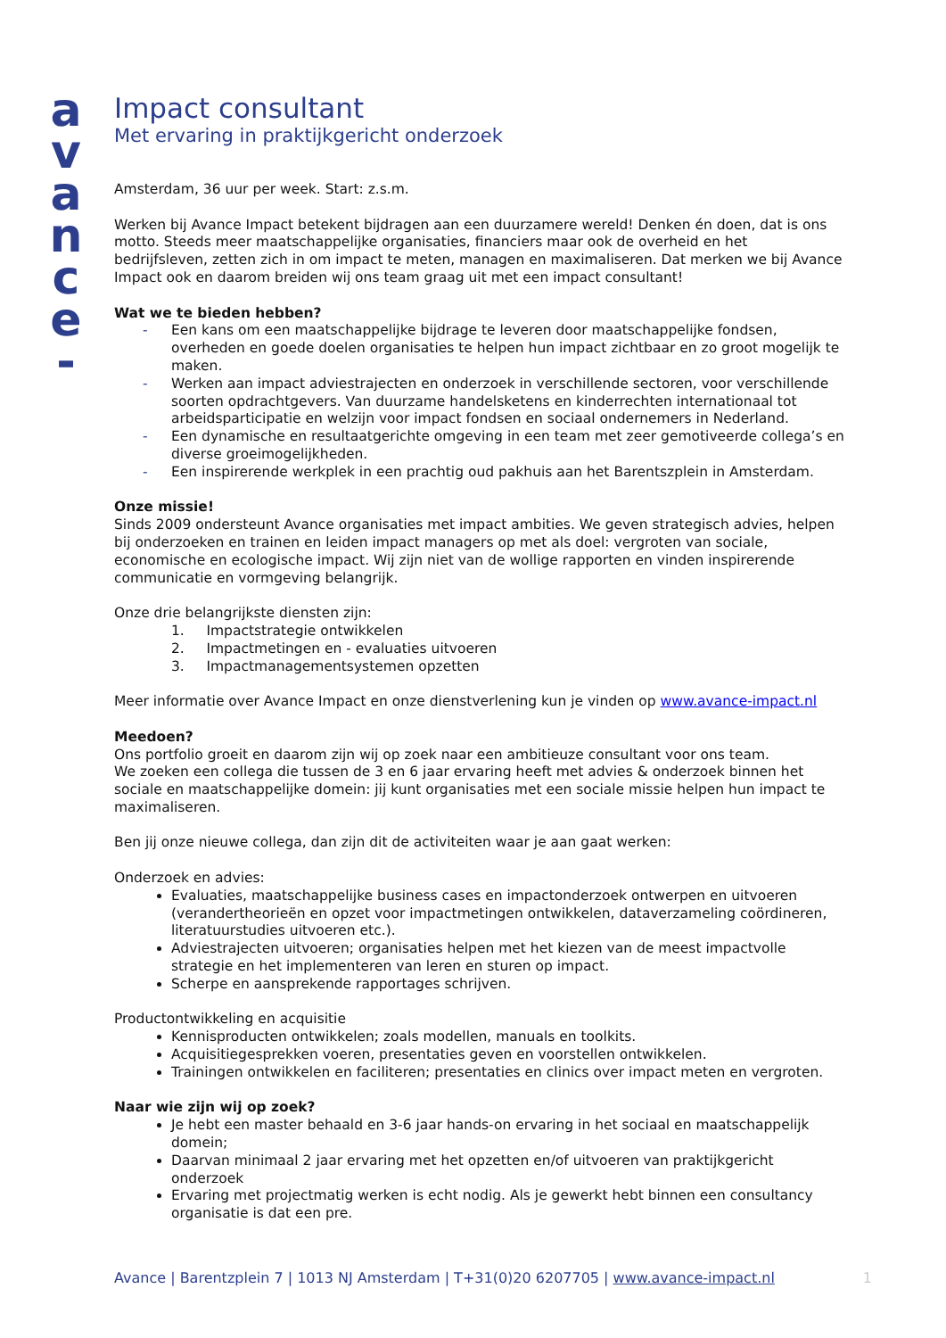a
v
a
n
c
e
-
Impact consultant
Met ervaring in praktijkgericht onderzoek
Amsterdam, 36 uur per week. Start: z.s.m.
Werken bij Avance Impact betekent bijdragen aan een duurzamere wereld! Denken én doen, dat is ons motto. Steeds meer maatschappelijke organisaties, financiers maar ook de overheid en het bedrijfsleven, zetten zich in om impact te meten, managen en maximaliseren. Dat merken we bij Avance Impact ook en daarom breiden wij ons team graag uit met een impact consultant!
Wat we te bieden hebben?
- Een kans om een maatschappelijke bijdrage te leveren door maatschappelijke fondsen, overheden en goede doelen organisaties te helpen hun impact zichtbaar en zo groot mogelijk te maken.
- Werken aan impact adviestrajecten en onderzoek in verschillende sectoren, voor verschillende soorten opdrachtgevers. Van duurzame handelsketens en kinderrechten internationaal tot arbeidsparticipatie en welzijn voor impact fondsen en sociaal ondernemers in Nederland.
- Een dynamische en resultaatgerichte omgeving in een team met zeer gemotiveerde collega’s en diverse groeimogelijkheden.
- Een inspirerende werkplek in een prachtig oud pakhuis aan het Barentszplein in Amsterdam.
Onze missie!
Sinds 2009 ondersteunt Avance organisaties met impact ambities. We geven strategisch advies, helpen bij onderzoeken en trainen en leiden impact managers op met als doel: vergroten van sociale, economische en ecologische impact. Wij zijn niet van de wollige rapporten en vinden inspirerende communicatie en vormgeving belangrijk.
Onze drie belangrijkste diensten zijn:
1. Impactstrategie ontwikkelen
2. Impactmetingen en - evaluaties uitvoeren
3. Impactmanagementsystemen opzetten
Meer informatie over Avance Impact en onze dienstverlening kun je vinden op www.avance-impact.nl
Meedoen?
Ons portfolio groeit en daarom zijn wij op zoek naar een ambitieuze consultant voor ons team.
We zoeken een collega die tussen de 3 en 6 jaar ervaring heeft met advies & onderzoek binnen het sociale en maatschappelijke domein: jij kunt organisaties met een sociale missie helpen hun impact te maximaliseren.
Ben jij onze nieuwe collega, dan zijn dit de activiteiten waar je aan gaat werken:
Onderzoek en advies:
Evaluaties, maatschappelijke business cases en impactonderzoek ontwerpen en uitvoeren (verandertheorieën en opzet voor impactmetingen ontwikkelen, dataverzameling coördineren, literatuurstudies uitvoeren etc.).
Adviestrajecten uitvoeren; organisaties helpen met het kiezen van de meest impactvolle strategie en het implementeren van leren en sturen op impact.
Scherpe en aansprekende rapportages schrijven.
Productontwikkeling en acquisitie
Kennisproducten ontwikkelen; zoals modellen, manuals en toolkits.
Acquisitiegesprekken voeren, presentaties geven en voorstellen ontwikkelen.
Trainingen ontwikkelen en faciliteren; presentaties en clinics over impact meten en vergroten.
Naar wie zijn wij op zoek?
Je hebt een master behaald en 3-6 jaar hands-on ervaring in het sociaal en maatschappelijk domein;
Daarvan minimaal 2 jaar ervaring met het opzetten en/of uitvoeren van praktijkgericht onderzoek
Ervaring met projectmatig werken is echt nodig. Als je gewerkt hebt binnen een consultancy organisatie is dat een pre.
Avance | Barentzplein 7 | 1013 NJ Amsterdam | T+31(0)20 6207705 | www.avance-impact.nl 1